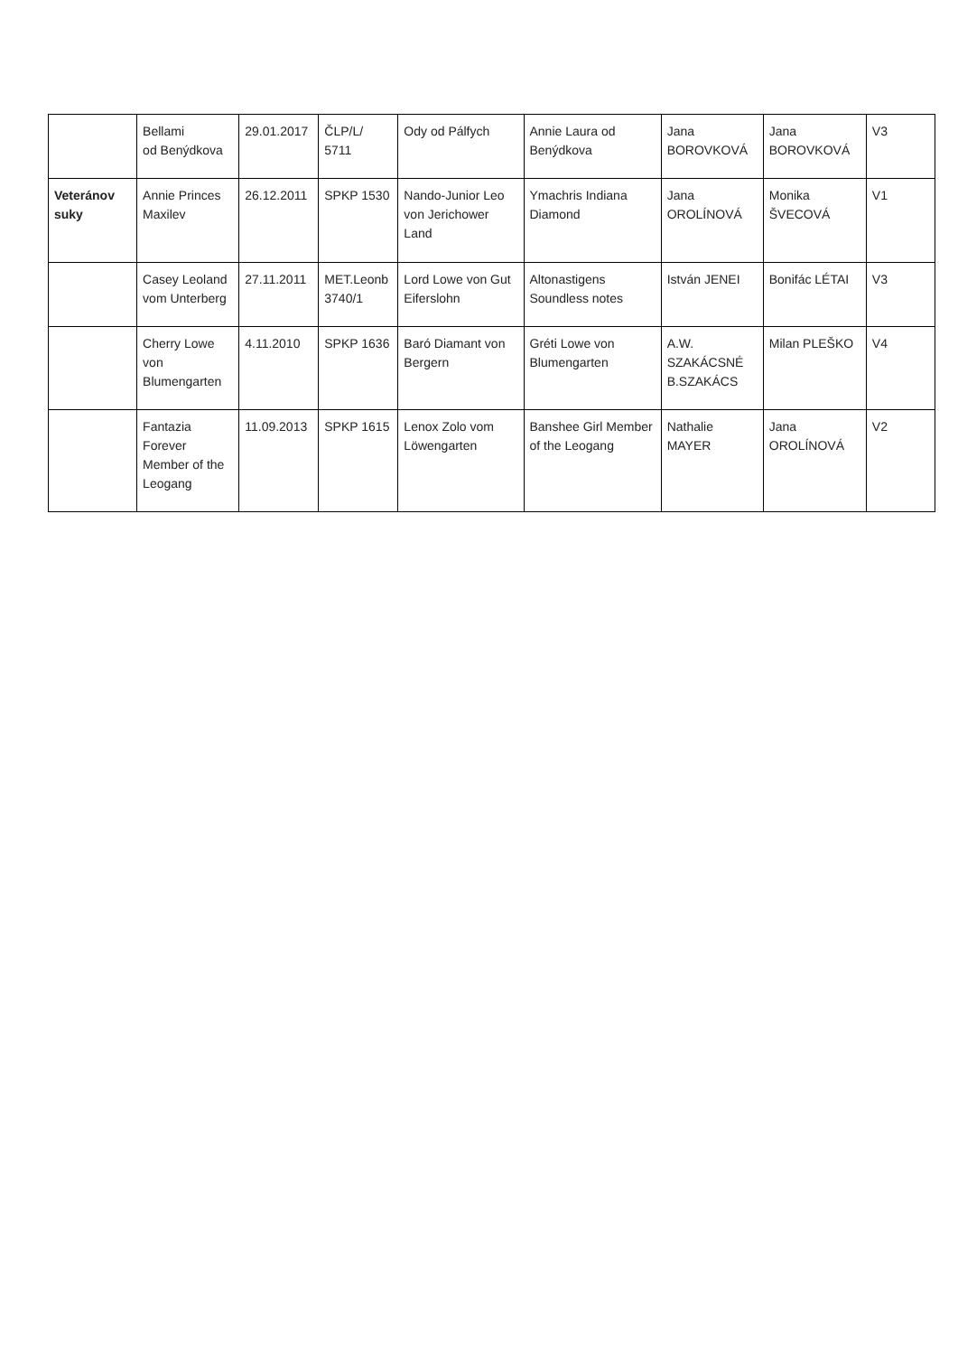| | Bellami od Benýdkova | 29.01.2017 | ČLP/L/ 5711 | Ody od Pálfych | Annie Laura od Benýdkova | Jana BOROVKOVÁ | Jana BOROVKOVÁ | V3 |
| Veteránov suky | Annie Princes Maxilev | 26.12.2011 | SPKP 1530 | Nando-Junior Leo von Jerichower Land | Ymachris Indiana Diamond | Jana OROLÍNOVÁ | Monika ŠVECOVÁ | V1 |
| | Casey Leoland vom Unterberg | 27.11.2011 | MET.Leonb 3740/1 | Lord Lowe von Gut Eiferslohn | Altonastigens Soundless notes | István JENEI | Bonifác LÉTAI | V3 |
| | Cherry Lowe von Blumengarten | 4.11.2010 | SPKP 1636 | Baró Diamant von Bergern | Gréti Lowe von Blumengarten | A.W. SZAKÁCSNÉ B.SZAKÁCS | Milan PLEŠKO | V4 |
| | Fantazia Forever Member of the Leogang | 11.09.2013 | SPKP 1615 | Lenox Zolo vom Löwengarten | Banshee Girl Member of the Leogang | Nathalie MAYER | Jana OROLÍNOVÁ | V2 |